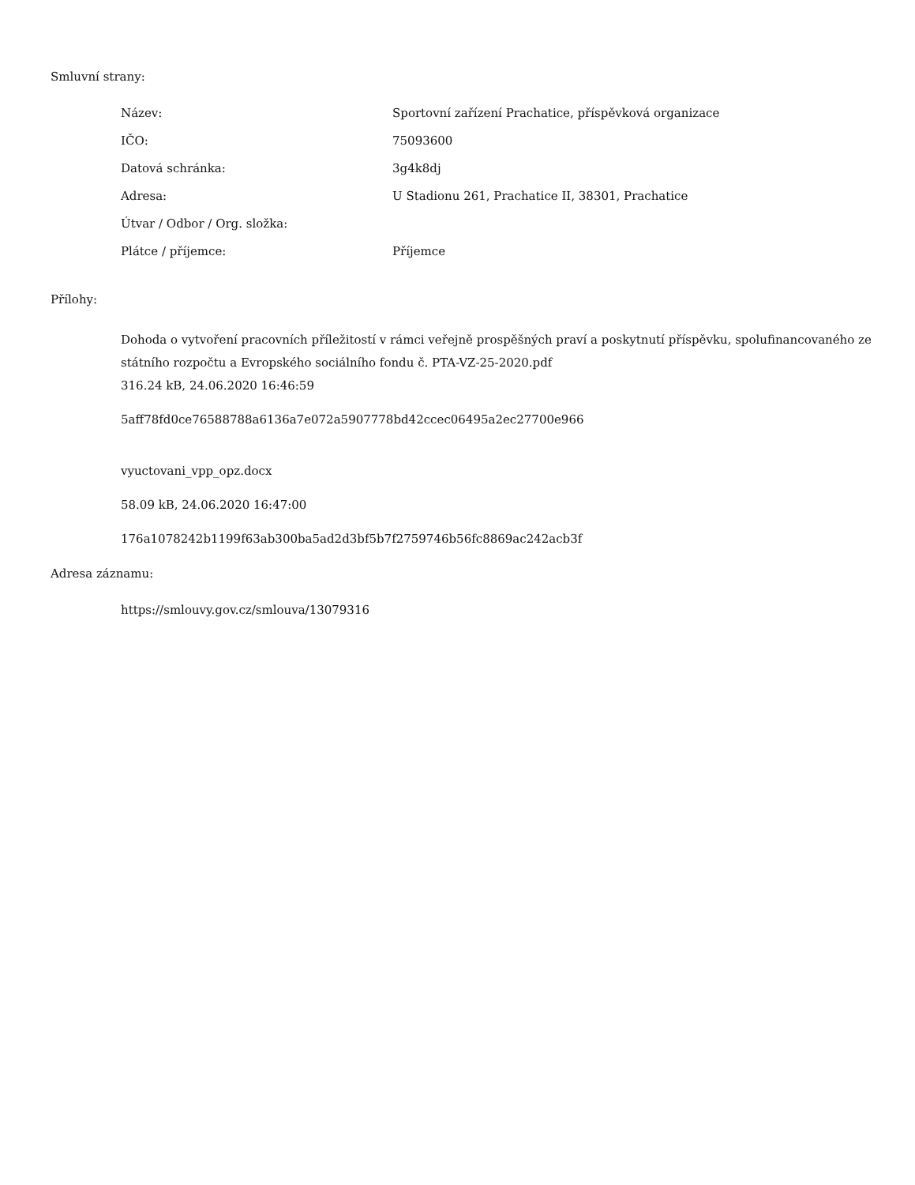Smluvní strany:
| Název: | Sportovní zařízení Prachatice, příspěvková organizace |
| IČO: | 75093600 |
| Datová schránka: | 3g4k8dj |
| Adresa: | U Stadionu 261, Prachatice II, 38301, Prachatice |
| Útvar / Odbor / Org. složka: | |
| Plátce / příjemce: | Příjemce |
Přílohy:
Dohoda o vytvoření pracovních příležitostí v rámci veřejně prospěšných praví a poskytnutí příspěvku, spolufinancovaného ze státního rozpočtu a Evropského sociálního fondu č. PTA-VZ-25-2020.pdf
316.24 kB, 24.06.2020 16:46:59
5aff78fd0ce76588788a6136a7e072a5907778bd42ccec06495a2ec27700e966
vyuctovani_vpp_opz.docx
58.09 kB, 24.06.2020 16:47:00
176a1078242b1199f63ab300ba5ad2d3bf5b7f2759746b56fc8869ac242acb3f
Adresa záznamu:
https://smlouvy.gov.cz/smlouva/13079316